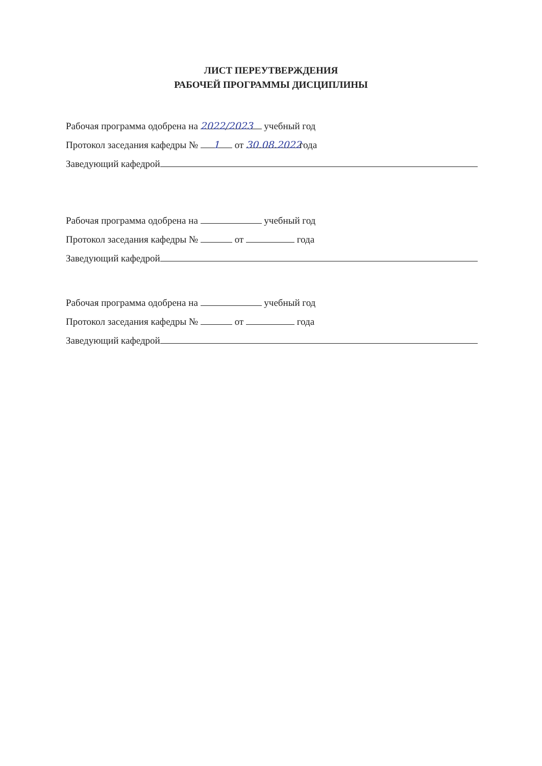ЛИСТ ПЕРЕУТВЕРЖДЕНИЯ
РАБОЧЕЙ ПРОГРАММЫ ДИСЦИПЛИНЫ
Рабочая программа одобрена на 2022/2023 учебный год
Протокол заседания кафедры № 1 от 30.08.2022 года
Заведующий кафедрой
Рабочая программа одобрена на учебный год
Протокол заседания кафедры № от года
Заведующий кафедрой
Рабочая программа одобрена на учебный год
Протокол заседания кафедры № от года
Заведующий кафедрой